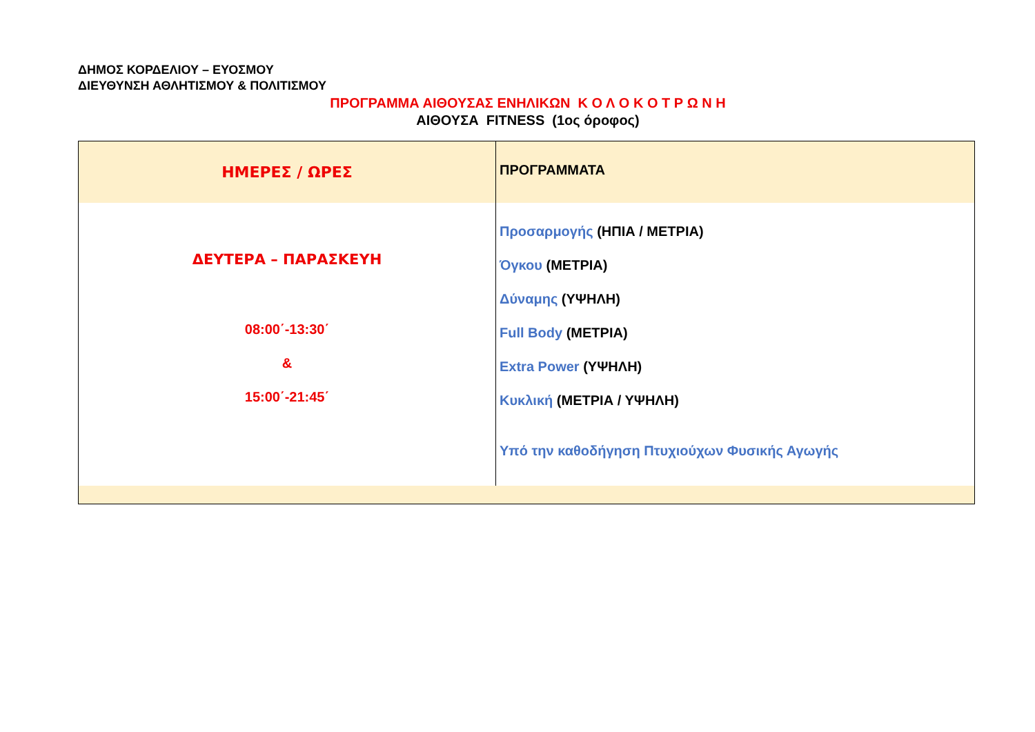ΔΗΜΟΣ ΚΟΡΔΕΛΙΟΥ – ΕΥΟΣΜΟΥ
ΔΙΕΥΘΥΝΣΗ ΑΘΛΗΤΙΣΜΟΥ & ΠΟΛΙΤΙΣΜΟΥ
ΠΡΟΓΡΑΜΜΑ ΑΙΘΟΥΣΑΣ ΕΝΗΛΙΚΩΝ Κ Ο Λ Ο Κ Ο Τ Ρ Ω Ν Η
ΑΙΘΟΥΣΑ FITNESS (1ος όροφος)
| ΗΜΕΡΕΣ / ΩΡΕΣ | ΠΡΟΓΡΑΜΜΑΤΑ |
| ΔΕΥΤΕΡΑ – ΠΑΡΑΣΚΕΥΗ 08:00΄-13:30΄ & 15:00΄-21:45΄ | Προσαρμογής (ΗΠΙΑ / ΜΕΤΡΙΑ) Όγκου (ΜΕΤΡΙΑ) Δύναμης (ΥΨΗΛΗ) Full Body (ΜΕΤΡΙΑ) Extra Power (ΥΨΗΛΗ) Κυκλική (ΜΕΤΡΙΑ / ΥΨΗΛΗ) Υπό την καθοδήγηση Πτυχιούχων Φυσικής Αγωγής |